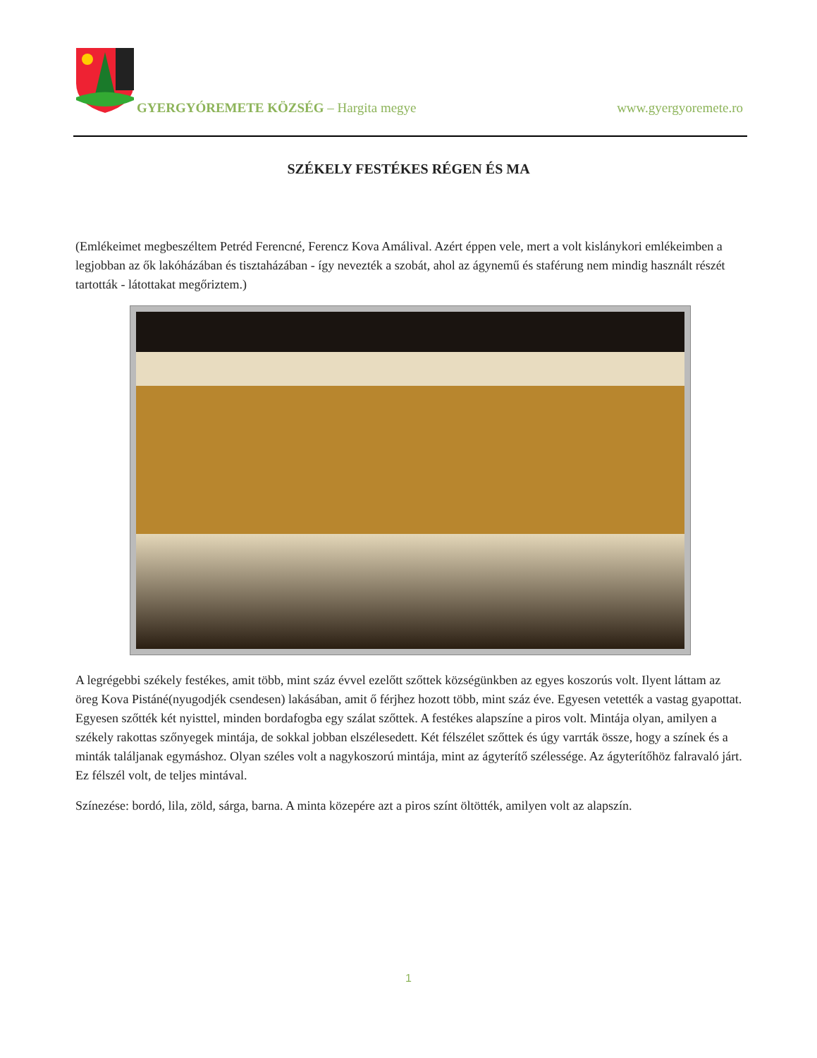GYERGYÓREMETE KÖZSÉG – Hargita megye www.gyergyoremete.ro
SZÉKELY FESTÉKES RÉGEN ÉS MA
(Emlékeimet megbeszéltem Petréd Ferencné, Ferencz Kova Amálival. Azért éppen vele, mert a volt kislánykori emlékeimben a legjobban az ők lakóházában és tisztaházában - így nevezték a szobát, ahol az ágynemű és staférung nem mindig használt részét tartották - látottakat megőriztem.)
A legrégebbi székely festékes, amit több, mint száz évvel ezelőtt szőttek községünkben az egyes koszorús volt. Ilyent láttam az öreg Kova Pistáné(nyugodjék csendesen) lakásában, amit ő férjhez hozott több, mint száz éve. Egyesen vetették a vastag gyapottat. Egyesen szőtték két nyisttel, minden bordafogba egy szálat szőttek. A festékes alapszíne a piros volt. Mintája olyan, amilyen a székely rakottas szőnyegek mintája, de sokkal jobban elszélesedett. Két félszélet szőttek és úgy varrták össze, hogy a színek és a minták találjanak egymáshoz. Olyan széles volt a nagykoszorú mintája, mint az ágyterítő szélessége. Az ágyterítőhöz falravaló járt. Ez félszél volt, de teljes mintával.
Színezése: bordó, lila, zöld, sárga, barna. A minta közepére azt a piros színt öltötték, amilyen volt az alapszín.
1